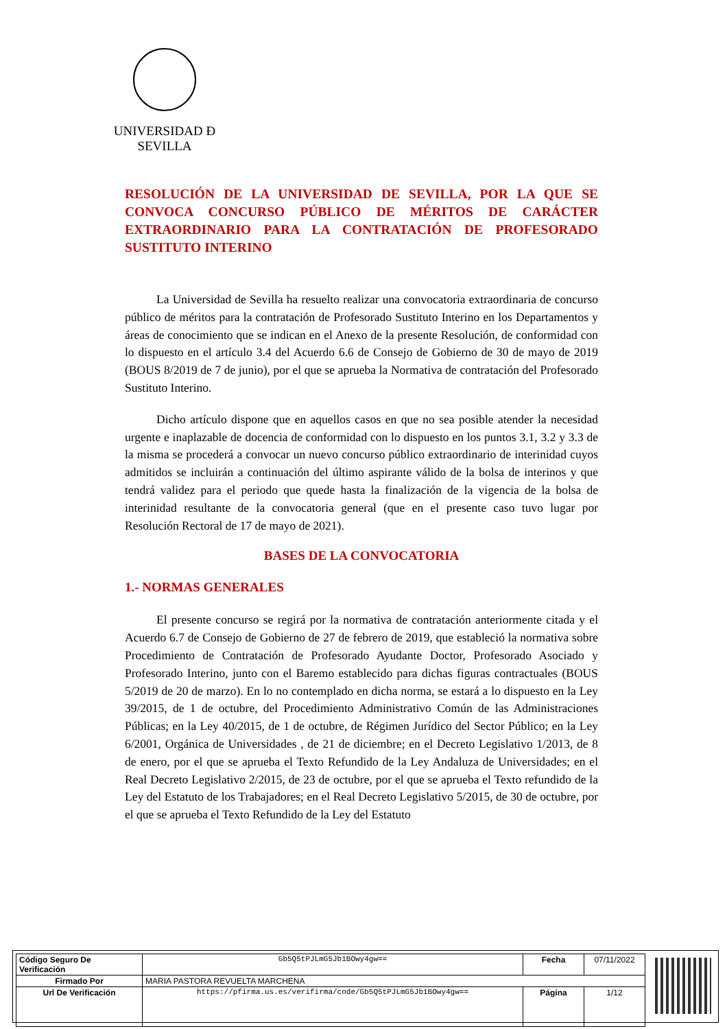UNIVERSIDAD Ð SEVILLA
RESOLUCIÓN DE LA UNIVERSIDAD DE SEVILLA, POR LA QUE SE CONVOCA CONCURSO PÚBLICO DE MÉRITOS DE CARÁCTER EXTRAORDINARIO PARA LA CONTRATACIÓN DE PROFESORADO SUSTITUTO INTERINO
La Universidad de Sevilla ha resuelto realizar una convocatoria extraordinaria de concurso público de méritos para la contratación de Profesorado Sustituto Interino en los Departamentos y áreas de conocimiento que se indican en el Anexo de la presente Resolución, de conformidad con lo dispuesto en el artículo 3.4 del Acuerdo 6.6 de Consejo de Gobierno de 30 de mayo de 2019 (BOUS 8/2019 de 7 de junio), por el que se aprueba la Normativa de contratación del Profesorado Sustituto Interino.
Dicho artículo dispone que en aquellos casos en que no sea posible atender la necesidad urgente e inaplazable de docencia de conformidad con lo dispuesto en los puntos 3.1, 3.2 y 3.3 de la misma se procederá a convocar un nuevo concurso público extraordinario de interinidad cuyos admitidos se incluirán a continuación del último aspirante válido de la bolsa de interinos y que tendrá validez para el periodo que quede hasta la finalización de la vigencia de la bolsa de interinidad resultante de la convocatoria general (que en el presente caso tuvo lugar por Resolución Rectoral de 17 de mayo de 2021).
BASES DE LA CONVOCATORIA
1.- NORMAS GENERALES
El presente concurso se regirá por la normativa de contratación anteriormente citada y el Acuerdo 6.7 de Consejo de Gobierno de 27 de febrero de 2019, que estableció la normativa sobre Procedimiento de Contratación de Profesorado Ayudante Doctor, Profesorado Asociado y Profesorado Interino, junto con el Baremo establecido para dichas figuras contractuales (BOUS 5/2019 de 20 de marzo). En lo no contemplado en dicha norma, se estará a lo dispuesto en la Ley 39/2015, de 1 de octubre, del Procedimiento Administrativo Común de las Administraciones Públicas; en la Ley 40/2015, de 1 de octubre, de Régimen Jurídico del Sector Público; en la Ley 6/2001, Orgánica de Universidades , de 21 de diciembre; en el Decreto Legislativo 1/2013, de 8 de enero, por el que se aprueba el Texto Refundido de la Ley Andaluza de Universidades; en el Real Decreto Legislativo 2/2015, de 23 de octubre, por el que se aprueba el Texto refundido de la Ley del Estatuto de los Trabajadores; en el Real Decreto Legislativo 5/2015, de 30 de octubre, por el que se aprueba el Texto Refundido de la Ley del Estatuto
| Código Seguro De Verificación | Gb5Q5tPJLmG5Jb1BOwy4gw== | Fecha | 07/11/2022 |
| Firmado Por | MARIA PASTORA REVUELTA MARCHENA | | |
| Url De Verificación | https://pfirma.us.es/verifirma/code/Gb5Q5tPJLmG5Jb1BOwy4gw== | Página | 1/12 |